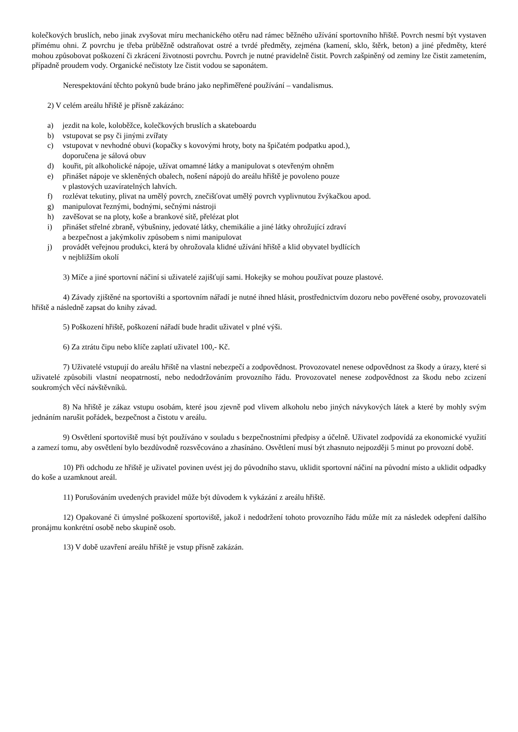kolečkových bruslích, nebo jinak zvyšovat míru mechanického otěru nad rámec běžného užívání sportovního hřiště. Povrch nesmí být vystaven přímému ohni. Z povrchu je třeba průběžně odstraňovat ostré a tvrdé předměty, zejména (kamení, sklo, štěrk, beton) a jiné předměty, které mohou způsobovat poškození či zkrácení životnosti povrchu. Povrch je nutné pravidelně čistit. Povrch zašpiněný od zeminy lze čistit zametením, případně proudem vody. Organické nečistoty lze čistit vodou se saponátem.
Nerespektování těchto pokynů bude bráno jako nepřiměřené používání – vandalismus.
2) V celém areálu hřiště je přísně zakázáno:
a) jezdit na kole, koloběžce, kolečkových bruslích a skateboardu
b) vstupovat se psy či jinými zvířaty
c) vstupovat v nevhodné obuvi (kopačky s kovovými hroty, boty na špičatém podpatku apod.),
doporučena je sálová obuv
d) kouřit, pít alkoholické nápoje, užívat omamné látky a manipulovat s otevřeným ohněm
e) přinášet nápoje ve skleněných obalech, nošení nápojů do areálu hřiště je povoleno pouze
v plastových uzavíratelných lahvích.
f) rozlévat tekutiny, plivat na umělý povrch, znečišťovat umělý povrch vyplivnutou žvýkačkou apod.
g) manipulovat řeznými, bodnými, sečnými nástroji
h) zavěšovat se na ploty, koše a brankové sítě, přelézat plot
i) přinášet střelné zbraně, výbušniny, jedovaté látky, chemikálie a jiné látky ohrožující zdraví
a bezpečnost a jakýmkoliv způsobem s nimi manipulovat
j) provádět veřejnou produkci, která by ohrožovala klidné užívání hřiště a klid obyvatel bydlících
v nejbližším okolí
3) Míče a jiné sportovní náčiní si uživatelé zajišťují sami. Hokejky se mohou používat pouze plastové.
4) Závady zjištěné na sportovišti a sportovním nářadí je nutné ihned hlásit, prostřednictvím dozoru nebo pověřené osoby, provozovateli hřiště a následně zapsat do knihy závad.
5) Poškození hřiště, poškození nářadí bude hradit uživatel v plné výši.
6) Za ztrátu čipu nebo klíče zaplatí uživatel 100,- Kč.
7) Uživatelé vstupují do areálu hřiště na vlastní nebezpečí a zodpovědnost. Provozovatel nenese odpovědnost za škody a úrazy, které si uživatelé způsobili vlastní neopatrností, nebo nedodržováním provozního řádu. Provozovatel nenese zodpovědnost za škodu nebo zcizení soukromých věcí návštěvníků.
8) Na hřiště je zákaz vstupu osobám, které jsou zjevně pod vlivem alkoholu nebo jiných návykových látek a které by mohly svým jednáním narušit pořádek, bezpečnost a čistotu v areálu.
9) Osvětlení sportoviště musí být používáno v souladu s bezpečnostními předpisy a účelně. Uživatel zodpovídá za ekonomické využití a zamezí tomu, aby osvětlení bylo bezdůvodně rozsvěcováno a zhasínáno. Osvětlení musí být zhasnuto nejpozději 5 minut po provozní době.
10) Při odchodu ze hřiště je uživatel povinen uvést jej do původního stavu, uklidit sportovní náčiní na původní místo a uklidit odpadky do koše a uzamknout areál.
11) Porušováním uvedených pravidel může být důvodem k vykázání z areálu hřiště.
12) Opakované či úmyslné poškození sportoviště, jakož i nedodržení tohoto provozního řádu může mít za následek odepření dalšího pronájmu konkrétní osobě nebo skupině osob.
13) V době uzavření areálu hřiště je vstup přísně zakázán.